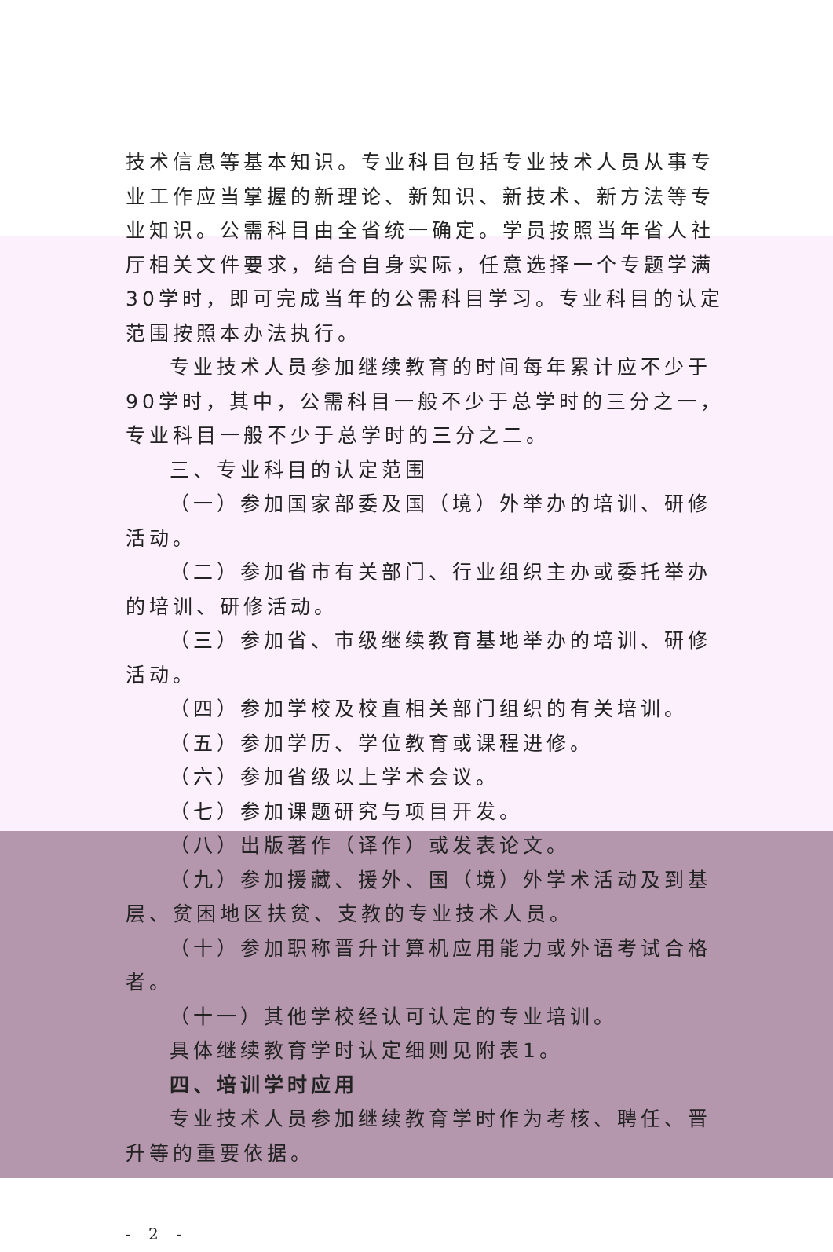技术信息等基本知识。专业科目包括专业技术人员从事专业工作应当掌握的新理论、新知识、新技术、新方法等专业知识。公需科目由全省统一确定。学员按照当年省人社厅相关文件要求，结合自身实际，任意选择一个专题学满30学时，即可完成当年的公需科目学习。专业科目的认定范围按照本办法执行。
专业技术人员参加继续教育的时间每年累计应不少于90学时，其中，公需科目一般不少于总学时的三分之一，专业科目一般不少于总学时的三分之二。
三、专业科目的认定范围
（一）参加国家部委及国（境）外举办的培训、研修活动。
（二）参加省市有关部门、行业组织主办或委托举办的培训、研修活动。
（三）参加省、市级继续教育基地举办的培训、研修活动。
（四）参加学校及校直相关部门组织的有关培训。
（五）参加学历、学位教育或课程进修。
（六）参加省级以上学术会议。
（七）参加课题研究与项目开发。
（八）出版著作（译作）或发表论文。
（九）参加援藏、援外、国（境）外学术活动及到基层、贫困地区扶贫、支教的专业技术人员。
（十）参加职称晋升计算机应用能力或外语考试合格者。
（十一）其他学校经认可认定的专业培训。
具体继续教育学时认定细则见附表1。
四、培训学时应用
专业技术人员参加继续教育学时作为考核、聘任、晋升等的重要依据。
- 2 -